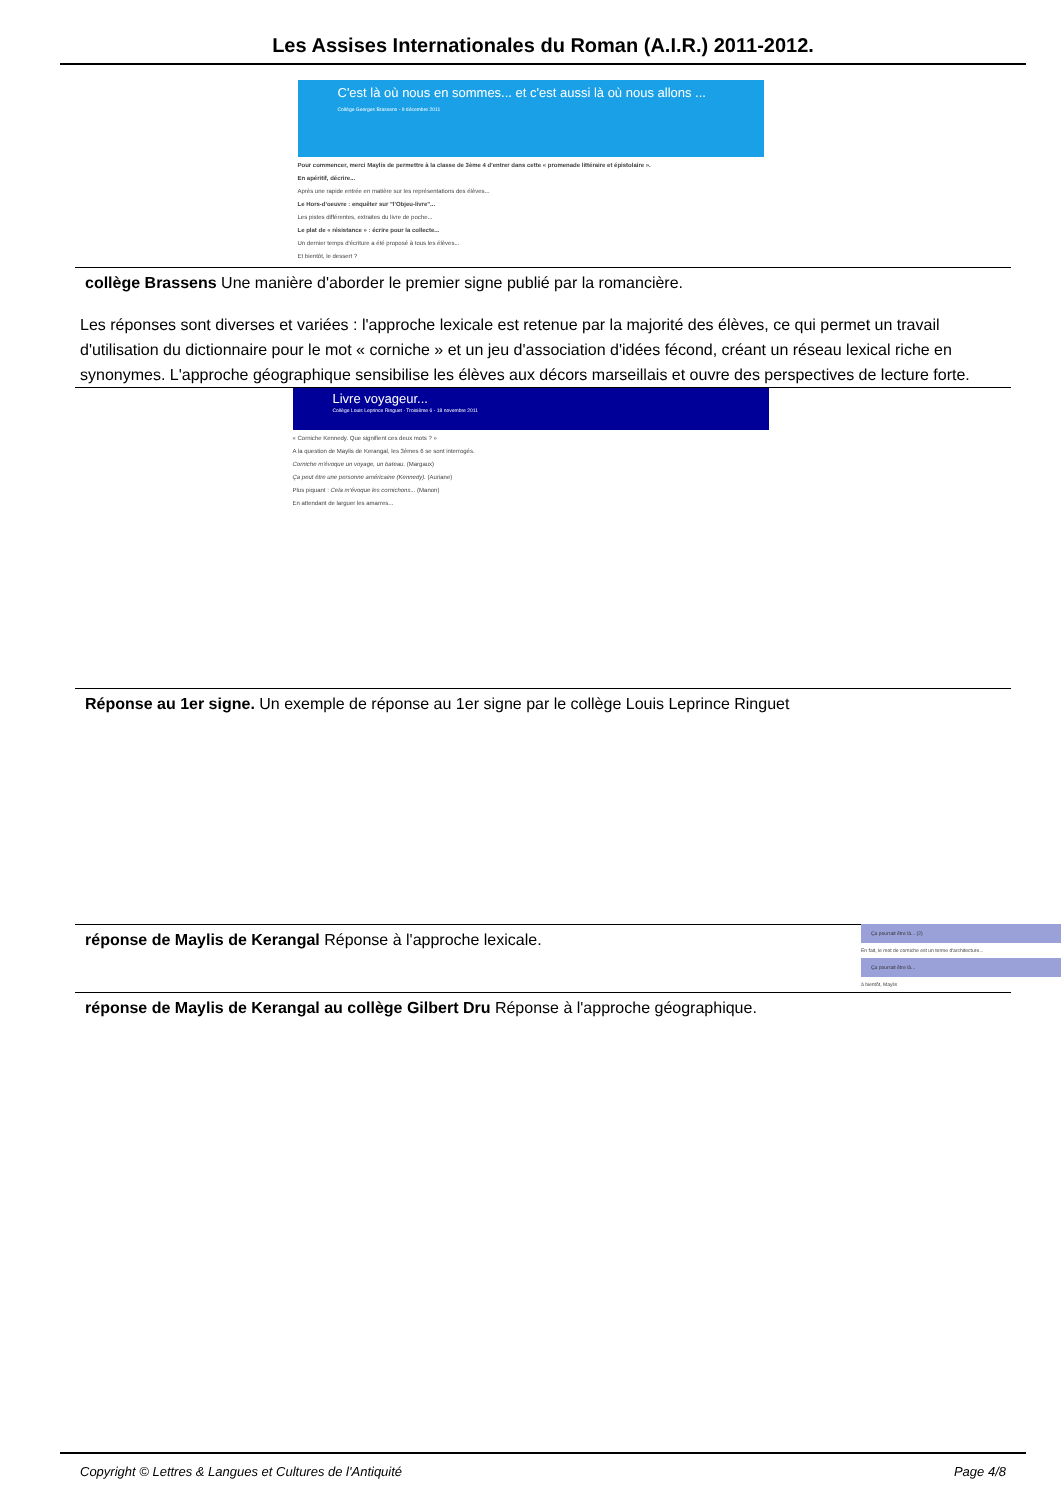Les Assises Internationales du Roman (A.I.R.) 2011-2012.
C'est là où nous en sommes... et c'est aussi là où nous allons ...
Collège Georges Brassens - 9 décembre 2011
Pour commencer, merci Maylis de permettre à la classe de 3ème 4 d'entrer dans cette « promenade littéraire et épistolaire ».
En apéritif, décrire...
Après une rapide entrée en matière sur les représentations des élèves...
Le Hors-d'oeuvre : enquêter sur "l'Objeu-livre"...
Les pistes différentes, extraites du livre de poche...
Le plat de « résistance » : écrire pour la collecte...
Un dernier temps d'écriture a été proposé à tous les élèves...
Et bientôt, le dessert ?
collège Brassens Une manière d'aborder le premier signe publié par la romancière.
Les réponses sont diverses et variées : l'approche lexicale est retenue par la majorité des élèves, ce qui permet un travail d'utilisation du dictionnaire pour le mot « corniche » et un jeu d'association d'idées fécond, créant un réseau lexical riche en synonymes. L'approche géographique sensibilise les élèves aux décors marseillais et ouvre des perspectives de lecture forte.
Livre voyageur...
Collège Louis Leprince Ringuet - Troisième 6 - 18 novembre 2011
« Corniche Kennedy. Que signifient ces deux mots ? »
A la question de Maylis de Kerangal, les 3èmes 6 se sont interrogés.
Corniche m'évoque un voyage, un bateau. (Margaux)
Ça peut être une personne américaine (Kennedy). (Auriane)
Plus piquant : Cela m'évoque les cornichons... (Manon)
En attendant de larguer les amarres...
Réponse au 1er signe. Un exemple de réponse au 1er signe par le collège Louis Leprince Ringuet
réponse de Maylis de Kerangal Réponse à l'approche lexicale.
Ça pourrait être là... (2)
En fait, le mot de corniche est un terme d'architecture...
Ça pourrait être là...
à bientôt, Maylis
réponse de Maylis de Kerangal au collège Gilbert Dru Réponse à l'approche géographique.
Copyright © Lettres & Langues et Cultures de l'Antiquité Page 4/8